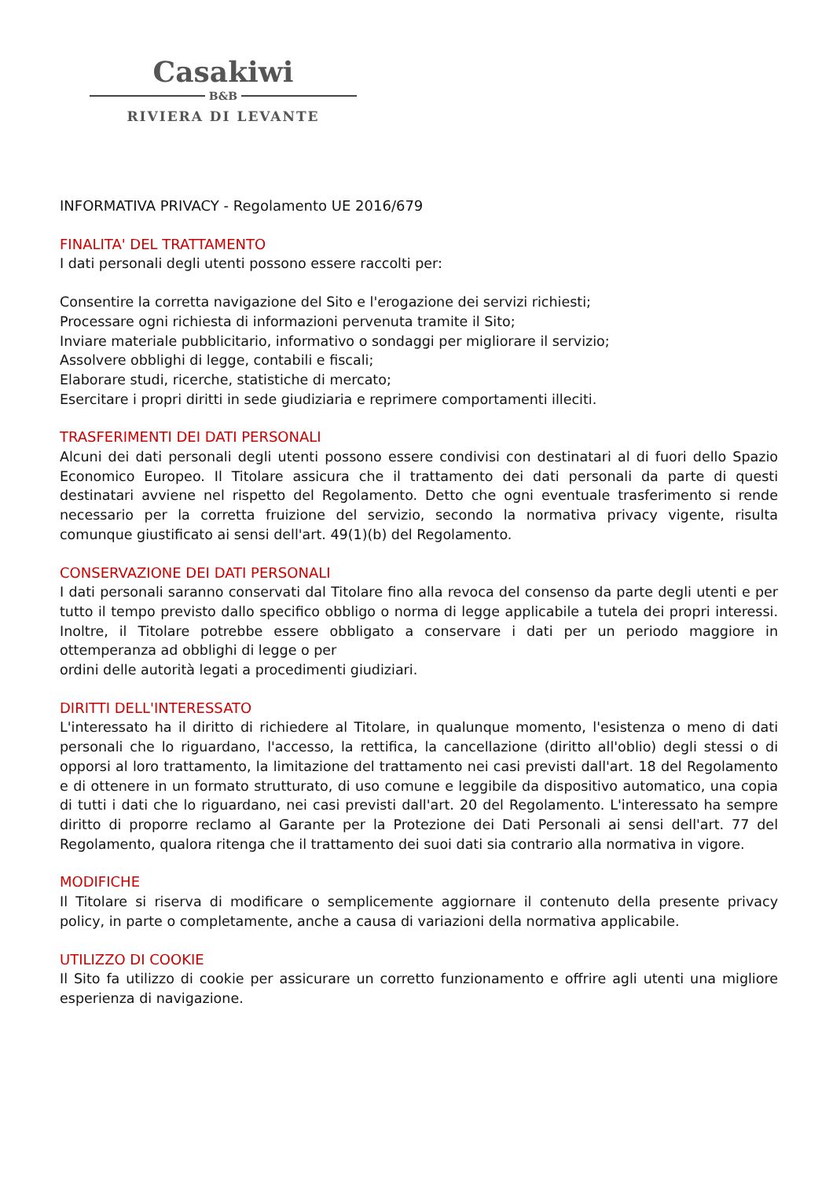Casakiwi
B&B
RIVIERA DI LEVANTE
INFORMATIVA PRIVACY - Regolamento UE 2016/679
FINALITA' DEL TRATTAMENTO
I dati personali degli utenti possono essere raccolti per:
Consentire la corretta navigazione del Sito e l'erogazione dei servizi richiesti;
Processare ogni richiesta di informazioni pervenuta tramite il Sito;
Inviare materiale pubblicitario, informativo o sondaggi per migliorare il servizio;
Assolvere obblighi di legge, contabili e fiscali;
Elaborare studi, ricerche, statistiche di mercato;
Esercitare i propri diritti in sede giudiziaria e reprimere comportamenti illeciti.
TRASFERIMENTI DEI DATI PERSONALI
Alcuni dei dati personali degli utenti possono essere condivisi con destinatari al di fuori dello Spazio Economico Europeo. Il Titolare assicura che il trattamento dei dati personali da parte di questi destinatari avviene nel rispetto del Regolamento. Detto che ogni eventuale trasferimento si rende necessario per la corretta fruizione del servizio, secondo la normativa privacy vigente, risulta comunque giustificato ai sensi dell'art. 49(1)(b) del Regolamento.
CONSERVAZIONE DEI DATI PERSONALI
I dati personali saranno conservati dal Titolare fino alla revoca del consenso da parte degli utenti e per tutto il tempo previsto dallo specifico obbligo o norma di legge applicabile a tutela dei propri interessi. Inoltre, il Titolare potrebbe essere obbligato a conservare i dati per un periodo maggiore in ottemperanza ad obblighi di legge o per
ordini delle autorità legati a procedimenti giudiziari.
DIRITTI DELL'INTERESSATO
L'interessato ha il diritto di richiedere al Titolare, in qualunque momento, l'esistenza o meno di dati personali che lo riguardano, l'accesso, la rettifica, la cancellazione (diritto all'oblio) degli stessi o di opporsi al loro trattamento, la limitazione del trattamento nei casi previsti dall'art. 18 del Regolamento e di ottenere in un formato strutturato, di uso comune e leggibile da dispositivo automatico, una copia di tutti i dati che lo riguardano, nei casi previsti dall'art. 20 del Regolamento. L'interessato ha sempre diritto di proporre reclamo al Garante per la Protezione dei Dati Personali ai sensi dell'art. 77 del Regolamento, qualora ritenga che il trattamento dei suoi dati sia contrario alla normativa in vigore.
MODIFICHE
Il Titolare si riserva di modificare o semplicemente aggiornare il contenuto della presente privacy policy, in parte o completamente, anche a causa di variazioni della normativa applicabile.
UTILIZZO DI COOKIE
Il Sito fa utilizzo di cookie per assicurare un corretto funzionamento e offrire agli utenti una migliore esperienza di navigazione.